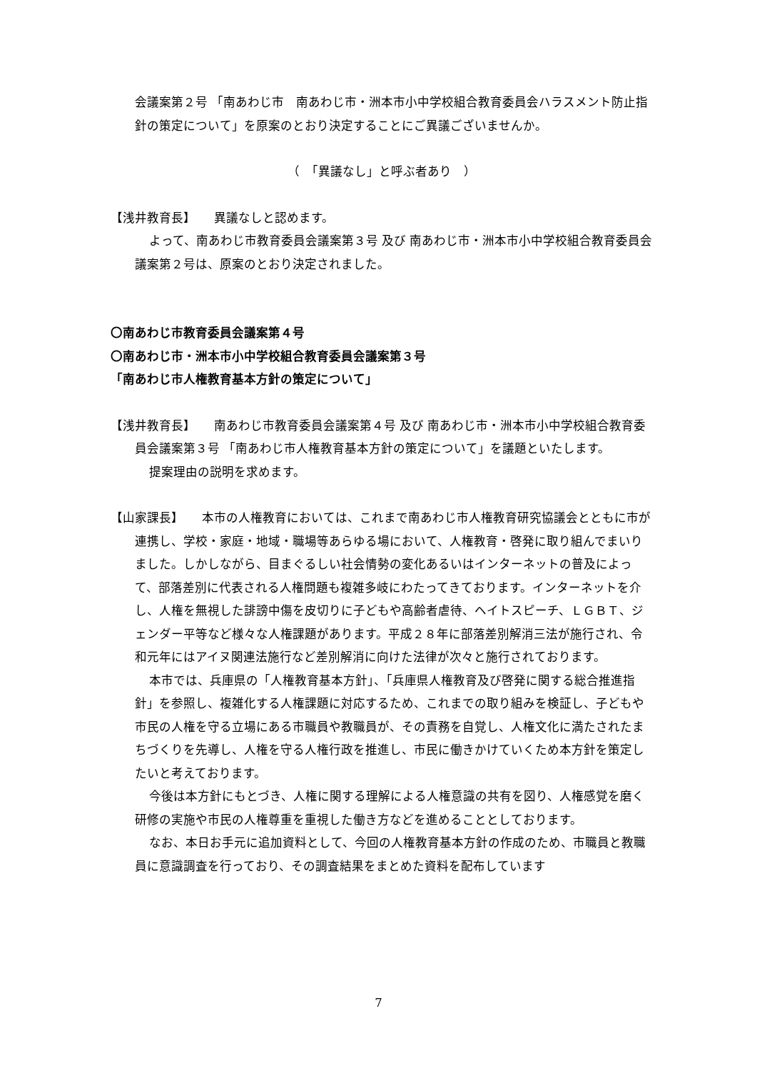会議案第２号 「南あわじ市　南あわじ市・洲本市小中学校組合教育委員会ハラスメント防止指針の策定について」を原案のとおり決定することにご異議ございませんか。
（　「異議なし」と呼ぶ者あり　）
【浅井教育長】　　異議なしと認めます。
よって、南あわじ市教育委員会議案第３号 及び 南あわじ市・洲本市小中学校組合教育委員会議案第２号は、原案のとおり決定されました。
〇南あわじ市教育委員会議案第４号
〇南あわじ市・洲本市小中学校組合教育委員会議案第３号
「南あわじ市人権教育基本方針の策定について」
【浅井教育長】　　南あわじ市教育委員会議案第４号 及び 南あわじ市・洲本市小中学校組合教育委員会議案第３号 「南あわじ市人権教育基本方針の策定について」を議題といたします。
提案理由の説明を求めます。
【山家課長】　　本市の人権教育においては、これまで南あわじ市人権教育研究協議会とともに市が連携し、学校・家庭・地域・職場等あらゆる場において、人権教育・啓発に取り組んでまいりました。しかしながら、目まぐるしい社会情勢の変化あるいはインターネットの普及によって、部落差別に代表される人権問題も複雑多岐にわたってきております。インターネットを介し、人権を無視した誹謗中傷を皮切りに子どもや高齢者虐待、ヘイトスピーチ、ＬＧＢＴ、ジェンダー平等など様々な人権課題があります。平成２８年に部落差別解消三法が施行され、令和元年にはアイヌ関連法施行など差別解消に向けた法律が次々と施行されております。
本市では、兵庫県の「人権教育基本方針」、「兵庫県人権教育及び啓発に関する総合推進指針」を参照し、複雑化する人権課題に対応するため、これまでの取り組みを検証し、子どもや市民の人権を守る立場にある市職員や教職員が、その責務を自覚し、人権文化に満たされたまちづくりを先導し、人権を守る人権行政を推進し、市民に働きかけていくため本方針を策定したいと考えております。
今後は本方針にもとづき、人権に関する理解による人権意識の共有を図り、人権感覚を磨く研修の実施や市民の人権尊重を重視した働き方などを進めることとしております。
なお、本日お手元に追加資料として、今回の人権教育基本方針の作成のため、市職員と教職員に意識調査を行っており、その調査結果をまとめた資料を配布しています
7